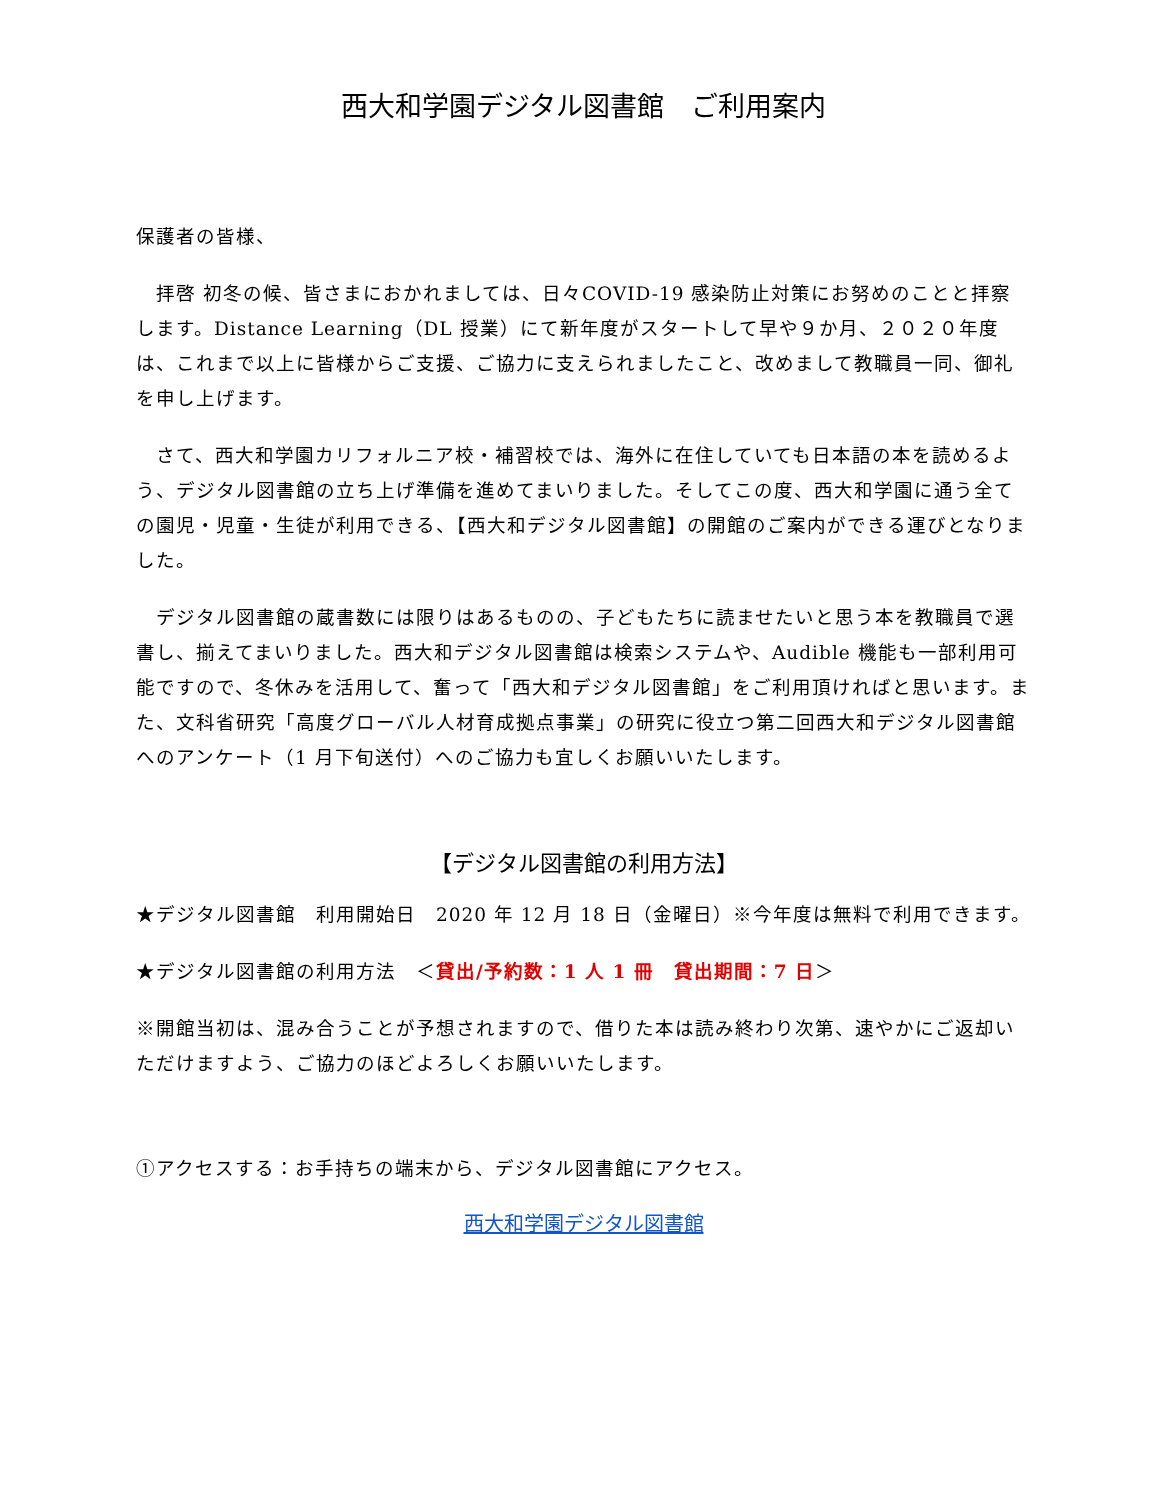西大和学園デジタル図書館　ご利用案内
保護者の皆様、
　拝啓 初冬の候、皆さまにおかれましては、日々COVID-19 感染防止対策にお努めのことと拝察します。Distance Learning（DL 授業）にて新年度がスタートして早や９か月、２０２０年度は、これまで以上に皆様からご支援、ご協力に支えられましたこと、改めまして教職員一同、御礼を申し上げます。
　さて、西大和学園カリフォルニア校・補習校では、海外に在住していても日本語の本を読めるよう、デジタル図書館の立ち上げ準備を進めてまいりました。そしてこの度、西大和学園に通う全ての園児・児童・生徒が利用できる、【西大和デジタル図書館】の開館のご案内ができる運びとなりました。
　デジタル図書館の蔵書数には限りはあるものの、子どもたちに読ませたいと思う本を教職員で選書し、揃えてまいりました。西大和デジタル図書館は検索システムや、Audible 機能も一部利用可能ですので、冬休みを活用して、奮って「西大和デジタル図書館」をご利用頂ければと思います。また、文科省研究「高度グローバル人材育成拠点事業」の研究に役立つ第二回西大和デジタル図書館へのアンケート（1 月下旬送付）へのご協力も宜しくお願いいたします。
【デジタル図書館の利用方法】
★デジタル図書館　利用開始日　2020 年 12 月 18 日（金曜日）※今年度は無料で利用できます。
★デジタル図書館の利用方法　＜貸出/予約数：1 人 1 冊　貸出期間：7 日＞
※開館当初は、混み合うことが予想されますので、借りた本は読み終わり次第、速やかにご返却いただけますよう、ご協力のほどよろしくお願いいたします。
①アクセスする：お手持ちの端末から、デジタル図書館にアクセス。
西大和学園デジタル図書館